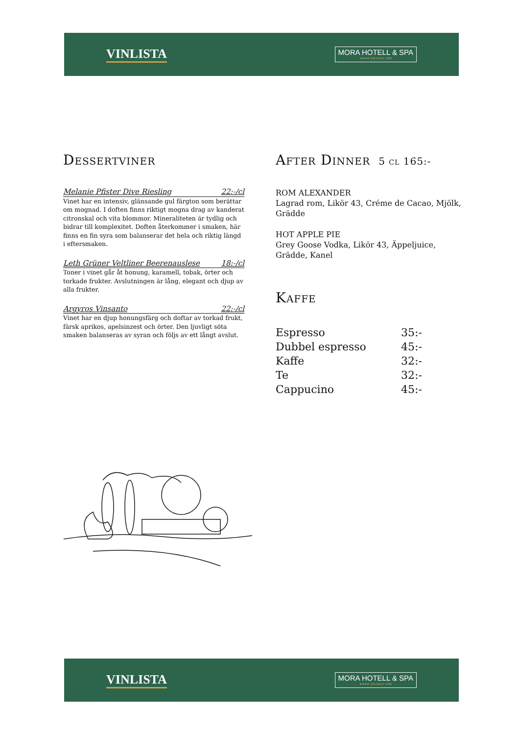VINLISTA
MORA HOTELL & SPA
★★★★ GRUNDAT 1830
Dessertviner
Melanie Pfister Dive Riesling 22:-/cl
Vinet har en intensiv, glänsande gul färgton som berättar om mognad. I doften finns riktigt mogna drag av kanderat citronskal och vita blommor. Mineraliteten är tydlig och bidrar till komplexitet. Doften återkommer i smaken, här finns en fin syra som balanserar det hela och riktig längd i eftersmaken.
Leth Grüner Veltliner Beerenauslese 18:-/cl
Toner i vinet går åt honung, karamell, tobak, örter och torkade frukter. Avslutningen är lång, elegant och djup av alla frukter.
Argyros Vinsanto 22:-/cl
Vinet har en djup honungsfärg och doftar av torkad frukt, färsk aprikos, apelsinzest och örter. Den ljuvligt söta smaken balanseras av syran och följs av ett långt avslut.
After Dinner 5 cl 165:-
ROM ALEXANDER
Lagrad rom, Likör 43, Créme de Cacao, Mjölk, Grädde
HOT APPLE PIE
Grey Goose Vodka, Likör 43, Äppeljuice, Grädde, Kanel
Kaffe
Espresso 35:-
Dubbel espresso 45:-
Kaffe 32:-
Te 32:-
Cappucino 45:-
VINLISTA
MORA HOTELL & SPA
★★★★ GRUNDAT 1830